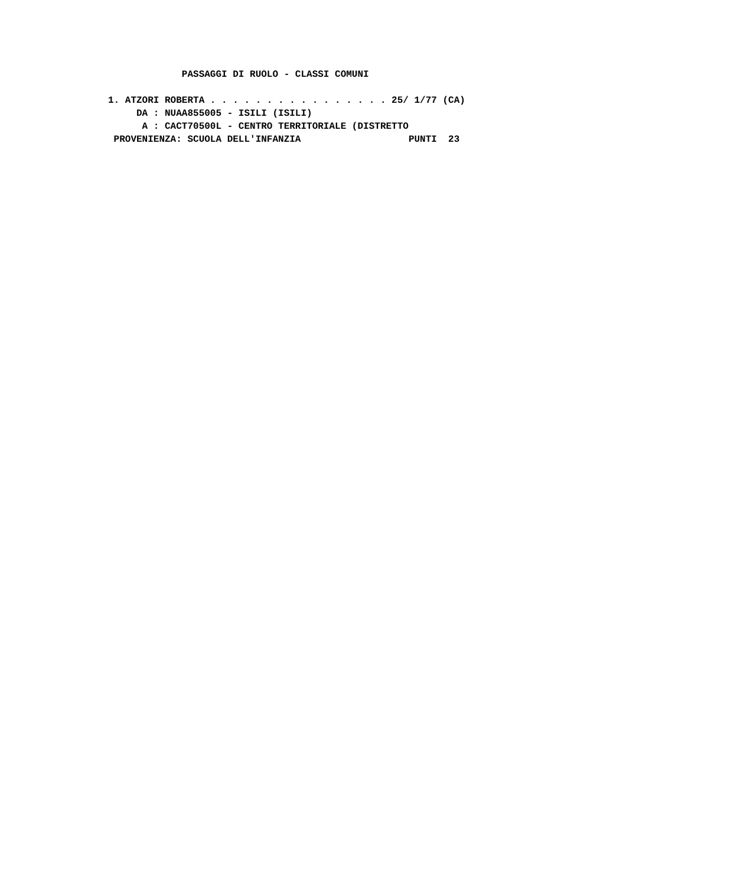PASSAGGI DI RUOLO - CLASSI COMUNI

1. ATZORI ROBERTA . . . . . . . . . . . . . . . . 25/ 1/77 (CA)
     DA : NUAA855005 - ISILI (ISILI)
      A : CACT70500L - CENTRO TERRITORIALE (DISTRETTO
 PROVENIENZA: SCUOLA DELL'INFANZIA                   PUNTI  23